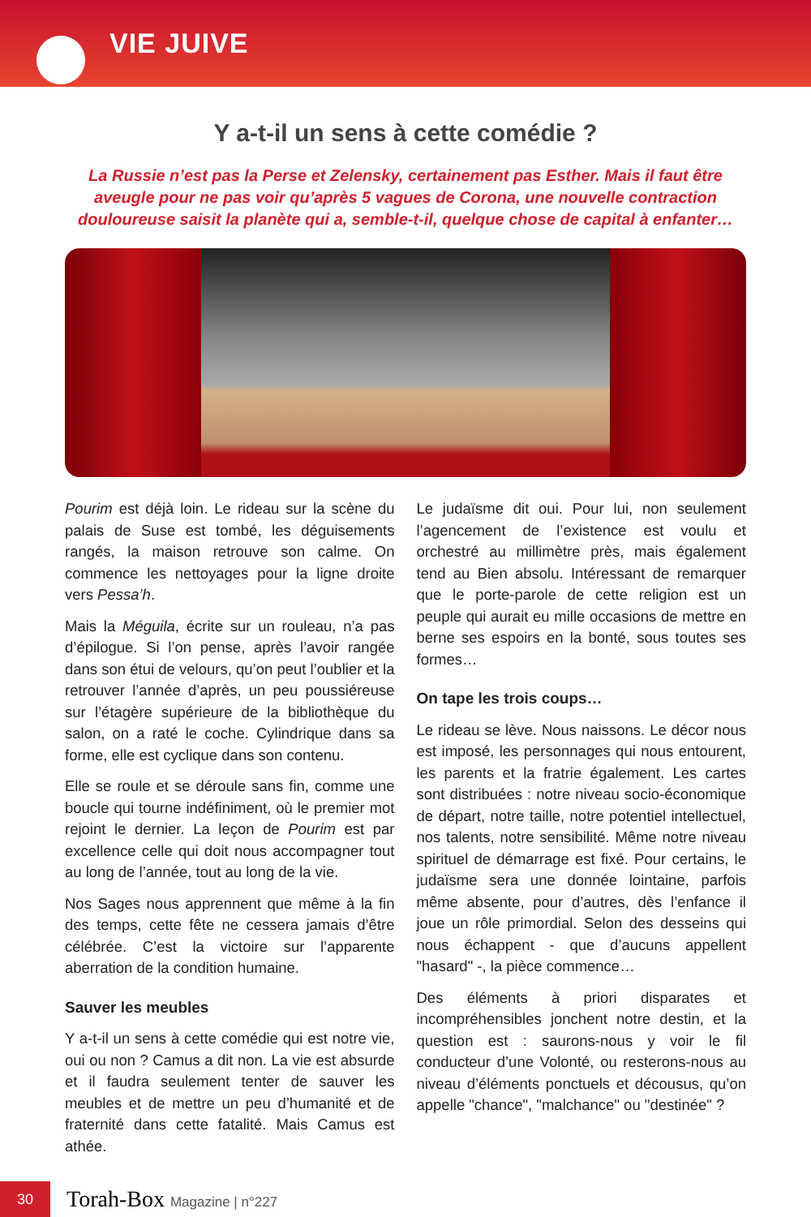VIE JUIVE
Y a-t-il un sens à cette comédie ?
La Russie n’est pas la Perse et Zelensky, certainement pas Esther. Mais il faut être aveugle pour ne pas voir qu’après 5 vagues de Corona, une nouvelle contraction douloureuse saisit la planète qui a, semble-t-il, quelque chose de capital à enfanter…
Pourim est déjà loin. Le rideau sur la scène du palais de Suse est tombé, les déguisements rangés, la maison retrouve son calme. On commence les nettoyages pour la ligne droite vers Pessa’h.
Mais la Méguila, écrite sur un rouleau, n’a pas d’épilogue. Si l’on pense, après l’avoir rangée dans son étui de velours, qu’on peut l’oublier et la retrouver l’année d’après, un peu poussiéreuse sur l’étagère supérieure de la bibliothèque du salon, on a raté le coche. Cylindrique dans sa forme, elle est cyclique dans son contenu.
Elle se roule et se déroule sans fin, comme une boucle qui tourne indéfiniment, où le premier mot rejoint le dernier. La leçon de Pourim est par excellence celle qui doit nous accompagner tout au long de l’année, tout au long de la vie.
Nos Sages nous apprennent que même à la fin des temps, cette fête ne cessera jamais d’être célébrée. C’est la victoire sur l’apparente aberration de la condition humaine.
Sauver les meubles
Y a-t-il un sens à cette comédie qui est notre vie, oui ou non ? Camus a dit non. La vie est absurde et il faudra seulement tenter de sauver les meubles et de mettre un peu d’humanité et de fraternité dans cette fatalité. Mais Camus est athée.
Le judaïsme dit oui. Pour lui, non seulement l’agencement de l’existence est voulu et orchestré au millimètre près, mais également tend au Bien absolu. Intéressant de remarquer que le porte-parole de cette religion est un peuple qui aurait eu mille occasions de mettre en berne ses espoirs en la bonté, sous toutes ses formes…
On tape les trois coups…
Le rideau se lève. Nous naissons. Le décor nous est imposé, les personnages qui nous entourent, les parents et la fratrie également. Les cartes sont distribuées : notre niveau socio-économique de départ, notre taille, notre potentiel intellectuel, nos talents, notre sensibilité. Même notre niveau spirituel de démarrage est fixé. Pour certains, le judaïsme sera une donnée lointaine, parfois même absente, pour d’autres, dès l’enfance il joue un rôle primordial. Selon des desseins qui nous échappent - que d’aucuns appellent "hasard" -, la pièce commence…
Des éléments à priori disparates et incompréhensibles jonchent notre destin, et la question est : saurons-nous y voir le fil conducteur d’une Volonté, ou resterons-nous au niveau d’éléments ponctuels et décousus, qu’on appelle "chance", "malchance" ou "destinée" ?
30
Torah-Box Magazine | n°227